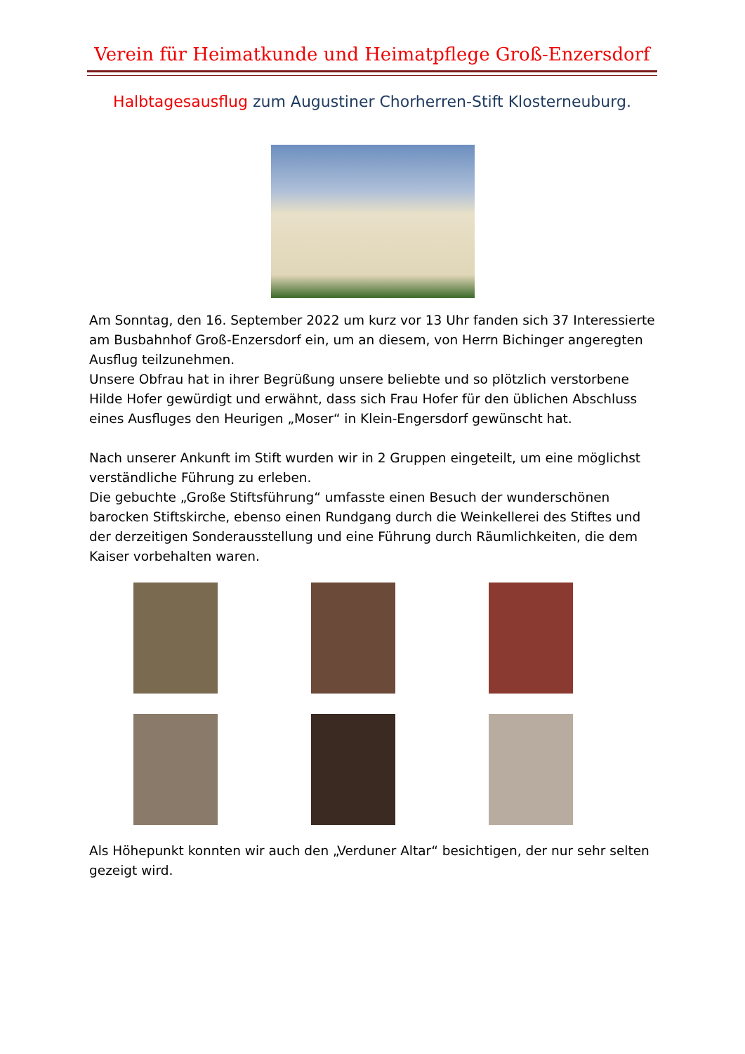Verein für Heimatkunde und Heimatpflege Groß-Enzersdorf
Halbtagesausflug zum Augustiner Chorherren-Stift Klosterneuburg.
Am Sonntag, den 16. September 2022 um kurz vor 13 Uhr fanden sich 37 Interessierte am Busbahnhof Groß-Enzersdorf ein, um an diesem, von Herrn Bichinger angeregten Ausflug teilzunehmen.
Unsere Obfrau hat in ihrer Begrüßung unsere beliebte und so plötzlich verstorbene Hilde Hofer gewürdigt und erwähnt, dass sich Frau Hofer für den üblichen Abschluss eines Ausfluges den Heurigen „Moser“ in Klein-Engersdorf gewünscht hat.
Nach unserer Ankunft im Stift wurden wir in 2 Gruppen eingeteilt, um eine möglichst verständliche Führung zu erleben.
Die gebuchte „Große Stiftsführung“ umfasste einen Besuch der wunderschönen barocken Stiftskirche, ebenso einen Rundgang durch die Weinkellerei des Stiftes und der derzeitigen Sonderausstellung und eine Führung durch Räumlichkeiten, die dem Kaiser vorbehalten waren.
Als Höhepunkt konnten wir auch den „Verduner Altar“ besichtigen, der nur sehr selten gezeigt wird.